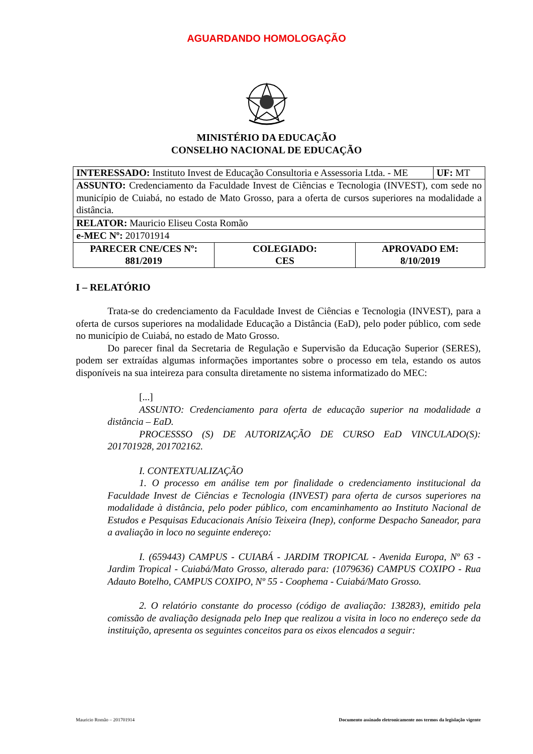AGUARDANDO HOMOLOGAÇÃO
MINISTÉRIO DA EDUCAÇÃO
CONSELHO NACIONAL DE EDUCAÇÃO
| INTERESSADO: Instituto Invest de Educação Consultoria e Assessoria Ltda. - ME | UF: MT |
| ASSUNTO: Credenciamento da Faculdade Invest de Ciências e Tecnologia (INVEST), com sede no município de Cuiabá, no estado de Mato Grosso, para a oferta de cursos superiores na modalidade a distância. | |
| RELATOR: Mauricio Eliseu Costa Romão | |
| e-MEC Nº: 201701914 | |
| PARECER CNE/CES Nº: 881/2019 | COLEGIADO: CES | APROVADO EM: 8/10/2019 |
I – RELATÓRIO
Trata-se do credenciamento da Faculdade Invest de Ciências e Tecnologia (INVEST), para a oferta de cursos superiores na modalidade Educação a Distância (EaD), pelo poder público, com sede no município de Cuiabá, no estado de Mato Grosso.
Do parecer final da Secretaria de Regulação e Supervisão da Educação Superior (SERES), podem ser extraídas algumas informações importantes sobre o processo em tela, estando os autos disponíveis na sua inteireza para consulta diretamente no sistema informatizado do MEC:
[...]
ASSUNTO: Credenciamento para oferta de educação superior na modalidade a distância – EaD.
PROCESSSO (S) DE AUTORIZAÇÃO DE CURSO EaD VINCULADO(S): 201701928, 201702162.
I. CONTEXTUALIZAÇÃO
1. O processo em análise tem por finalidade o credenciamento institucional da Faculdade Invest de Ciências e Tecnologia (INVEST) para oferta de cursos superiores na modalidade à distância, pelo poder público, com encaminhamento ao Instituto Nacional de Estudos e Pesquisas Educacionais Anísio Teixeira (Inep), conforme Despacho Saneador, para a avaliação in loco no seguinte endereço:
I. (659443) CAMPUS - CUIABÁ - JARDIM TROPICAL - Avenida Europa, Nº 63 - Jardim Tropical - Cuiabá/Mato Grosso, alterado para: (1079636) CAMPUS COXIPO - Rua Adauto Botelho, CAMPUS COXIPO, Nº 55 - Coophema - Cuiabá/Mato Grosso.
2. O relatório constante do processo (código de avaliação: 138283), emitido pela comissão de avaliação designada pelo Inep que realizou a visita in loco no endereço sede da instituição, apresenta os seguintes conceitos para os eixos elencados a seguir:
Mauricio Romão – 201701914 Documento assinado eletronicamente nos termos da legislação vigente